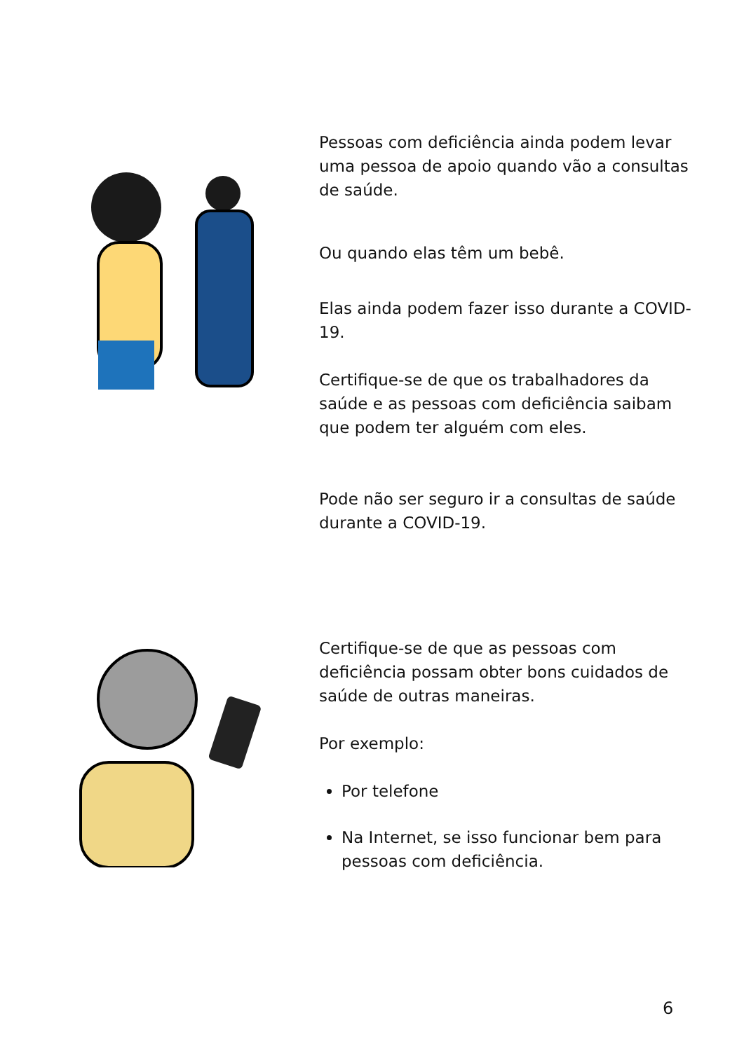Pessoas com deficiência ainda podem levar uma pessoa de apoio quando vão a consultas de saúde.
Ou quando elas têm um bebê.
Elas ainda podem fazer isso durante a COVID-19.
Certifique-se de que os trabalhadores da saúde e as pessoas com deficiência saibam que podem ter alguém com eles.
Pode não ser seguro ir a consultas de saúde durante a COVID-19.
Certifique-se de que as pessoas com deficiência possam obter bons cuidados de saúde de outras maneiras.
Por exemplo:
Por telefone
Na Internet, se isso funcionar bem para pessoas com deficiência.
6